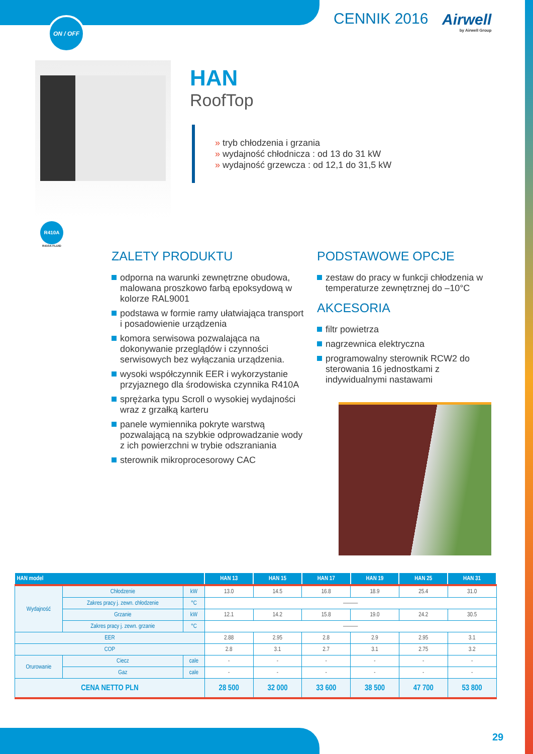ON / OFF CENNIK 2016 Airwell
by Airwell Group
HAN
RoofTop
» tryb chłodzenia i grzania
» wydajność chłodnicza : od 13 do 31 kW
» wydajność grzewcza : od 12,1 do 31,5 kW
R410A
R410A FLUID
ZALETY PRODUKTU
odporna na warunki zewnętrzne obudowa, malowana proszkowo farbą epoksydową w kolorze RAL9001
podstawa w formie ramy ułatwiająca transport i posadowienie urządzenia
komora serwisowa pozwalająca na dokonywanie przeglądów i czynności serwisowych bez wyłączania urządzenia.
wysoki współczynnik EER i wykorzystanie przyjaznego dla środowiska czynnika R410A
sprężarka typu Scroll o wysokiej wydajności wraz z grzałką karteru
panele wymiennika pokryte warstwą pozwalającą na szybkie odprowadzanie wody z ich powierzchni w trybie odszraniania
sterownik mikroprocesorowy CAC
PODSTAWOWE OPCJE
zestaw do pracy w funkcji chłodzenia w temperaturze zewnętrznej do –10°C
AKCESORIA
filtr powietrza
nagrzewnica elektryczna
programowalny sterownik RCW2 do sterowania 16 jednostkami z indywidualnymi nastawami
| HAN model | | | | HAN 13 | HAN 15 | HAN 17 | HAN 19 | HAN 25 | HAN 31 |
| --- | --- | --- | --- | --- | --- | --- | --- | --- | --- |
| Wydajność | Chłodzenie | | kW | 13.0 | 14.5 | 16.8 | 18.9 | 25.4 | 31.0 |
| | Zakres pracy j. zewn. chłodzenie | | °C | ——— | | | | | |
| | Grzanie | | kW | 12.1 | 14.2 | 15.8 | 19.0 | 24.2 | 30.5 |
| | Zakres pracy j. zewn. grzanie | | °C | ——— | | | | | |
| EER | | | | 2.88 | 2.95 | 2.8 | 2.9 | 2.95 | 3.1 |
| COP | | | | 2.8 | 3.1 | 2.7 | 3.1 | 2.75 | 3.2 |
| Orurowanie | Ciecz | cale | | - | - | - | - | - | - |
| | Gaz | cale | | - | - | - | - | - | - |
| CENA NETTO PLN | | | | 28 500 | 32 000 | 33 600 | 38 500 | 47 700 | 53 800 |
29